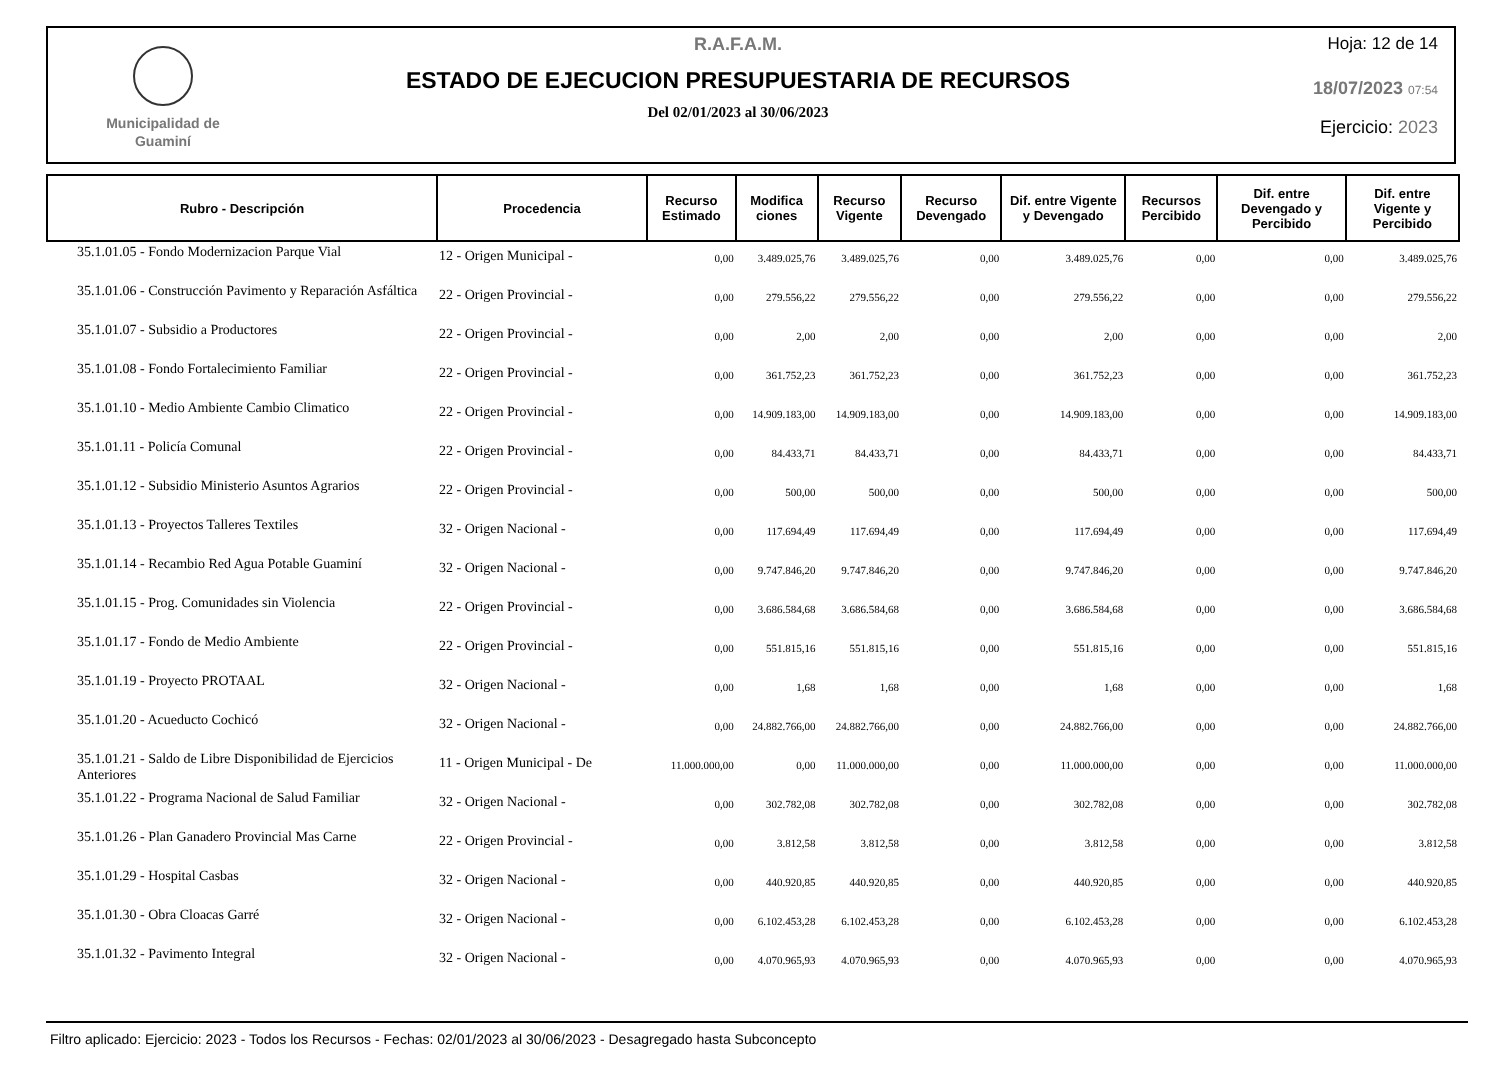Municipalidad de
Guaminí
R.A.F.A.M.
ESTADO DE EJECUCION PRESUPUESTARIA DE RECURSOS
Del 02/01/2023 al 30/06/2023
Hoja: 12 de 14
18/07/2023 07:54
Ejercicio: 2023
| Rubro - Descripción | Procedencia | Recurso Estimado | Modifica ciones | Recurso Vigente | Recurso Devengado | Dif. entre Vigente y Devengado | Recursos Percibido | Dif. entre Devengado y Percibido | Dif. entre Vigente y Percibido |
| --- | --- | --- | --- | --- | --- | --- | --- | --- | --- |
| 35.1.01.05 - Fondo Modernizacion Parque Vial | 12 - Origen Municipal - | 0,00 | 3.489.025,76 | 3.489.025,76 | 0,00 | 3.489.025,76 | 0,00 | 0,00 | 3.489.025,76 |
| 35.1.01.06 - Construcción Pavimento y Reparación Asfáltica | 22 - Origen Provincial - | 0,00 | 279.556,22 | 279.556,22 | 0,00 | 279.556,22 | 0,00 | 0,00 | 279.556,22 |
| 35.1.01.07 - Subsidio a Productores | 22 - Origen Provincial - | 0,00 | 2,00 | 2,00 | 0,00 | 2,00 | 0,00 | 0,00 | 2,00 |
| 35.1.01.08 - Fondo Fortalecimiento Familiar | 22 - Origen Provincial - | 0,00 | 361.752,23 | 361.752,23 | 0,00 | 361.752,23 | 0,00 | 0,00 | 361.752,23 |
| 35.1.01.10 - Medio Ambiente Cambio Climatico | 22 - Origen Provincial - | 0,00 | 14.909.183,00 | 14.909.183,00 | 0,00 | 14.909.183,00 | 0,00 | 0,00 | 14.909.183,00 |
| 35.1.01.11 - Policía Comunal | 22 - Origen Provincial - | 0,00 | 84.433,71 | 84.433,71 | 0,00 | 84.433,71 | 0,00 | 0,00 | 84.433,71 |
| 35.1.01.12 - Subsidio Ministerio Asuntos Agrarios | 22 - Origen Provincial - | 0,00 | 500,00 | 500,00 | 0,00 | 500,00 | 0,00 | 0,00 | 500,00 |
| 35.1.01.13 - Proyectos Talleres Textiles | 32 - Origen Nacional - | 0,00 | 117.694,49 | 117.694,49 | 0,00 | 117.694,49 | 0,00 | 0,00 | 117.694,49 |
| 35.1.01.14 - Recambio Red Agua Potable Guaminí | 32 - Origen Nacional - | 0,00 | 9.747.846,20 | 9.747.846,20 | 0,00 | 9.747.846,20 | 0,00 | 0,00 | 9.747.846,20 |
| 35.1.01.15 - Prog. Comunidades sin Violencia | 22 - Origen Provincial - | 0,00 | 3.686.584,68 | 3.686.584,68 | 0,00 | 3.686.584,68 | 0,00 | 0,00 | 3.686.584,68 |
| 35.1.01.17 - Fondo de Medio Ambiente | 22 - Origen Provincial - | 0,00 | 551.815,16 | 551.815,16 | 0,00 | 551.815,16 | 0,00 | 0,00 | 551.815,16 |
| 35.1.01.19 - Proyecto PROTAAL | 32 - Origen Nacional - | 0,00 | 1,68 | 1,68 | 0,00 | 1,68 | 0,00 | 0,00 | 1,68 |
| 35.1.01.20 - Acueducto Cochicó | 32 - Origen Nacional - | 0,00 | 24.882.766,00 | 24.882.766,00 | 0,00 | 24.882.766,00 | 0,00 | 0,00 | 24.882.766,00 |
| 35.1.01.21 - Saldo de Libre Disponibilidad de Ejercicios Anteriores | 11 - Origen Municipal - De | 11.000.000,00 | 0,00 | 11.000.000,00 | 0,00 | 11.000.000,00 | 0,00 | 0,00 | 11.000.000,00 |
| 35.1.01.22 - Programa Nacional de Salud Familiar | 32 - Origen Nacional - | 0,00 | 302.782,08 | 302.782,08 | 0,00 | 302.782,08 | 0,00 | 0,00 | 302.782,08 |
| 35.1.01.26 - Plan Ganadero Provincial Mas Carne | 22 - Origen Provincial - | 0,00 | 3.812,58 | 3.812,58 | 0,00 | 3.812,58 | 0,00 | 0,00 | 3.812,58 |
| 35.1.01.29 - Hospital Casbas | 32 - Origen Nacional - | 0,00 | 440.920,85 | 440.920,85 | 0,00 | 440.920,85 | 0,00 | 0,00 | 440.920,85 |
| 35.1.01.30 - Obra Cloacas Garré | 32 - Origen Nacional - | 0,00 | 6.102.453,28 | 6.102.453,28 | 0,00 | 6.102.453,28 | 0,00 | 0,00 | 6.102.453,28 |
| 35.1.01.32 - Pavimento Integral | 32 - Origen Nacional - | 0,00 | 4.070.965,93 | 4.070.965,93 | 0,00 | 4.070.965,93 | 0,00 | 0,00 | 4.070.965,93 |
Filtro aplicado: Ejercicio: 2023 - Todos los Recursos - Fechas: 02/01/2023 al 30/06/2023 - Desagregado hasta Subconcepto